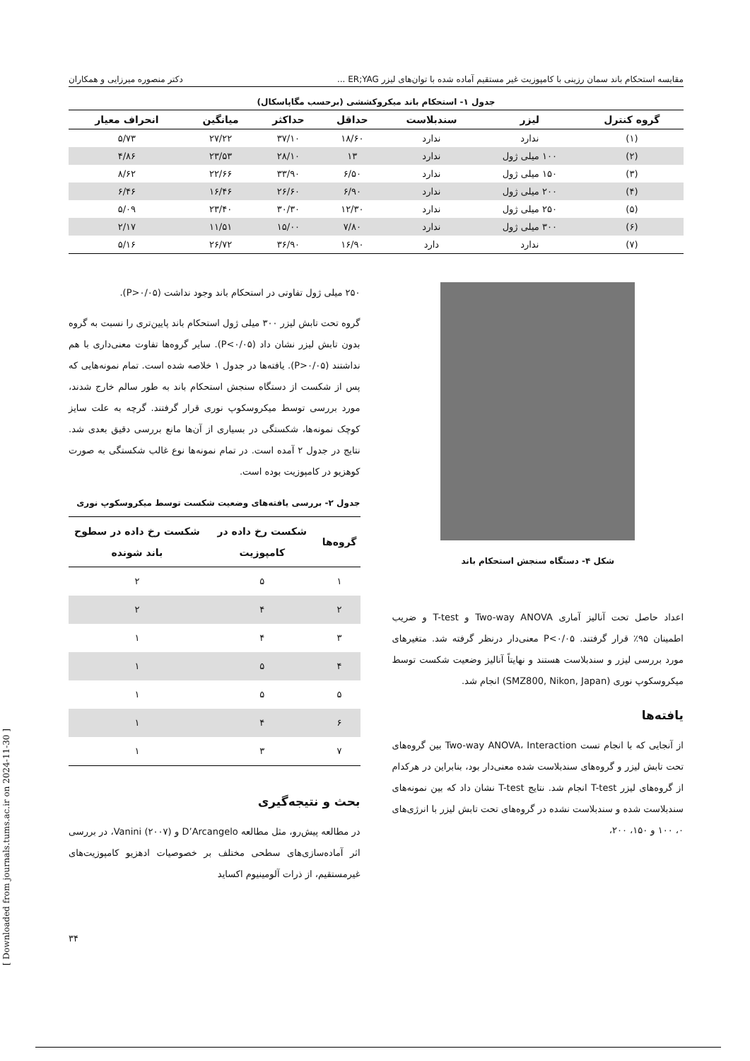[ Downloaded from journals.tums.ac.ir on 2024-11-30 ]
مقایسه استحکام باند سمان رزینی با کامپوزیت غیر مستقیم آماده شده با توان‌های لیزر ER;YAG ... دکتر منصوره میرزایی و همکاران
جدول ۱- استحکام باند میکروکششی (برحسب مگاپاسکال)
| گروه کنترل | لیزر | سندبلاست | حداقل | حداکثر | میانگین | انحراف معیار |
| --- | --- | --- | --- | --- | --- | --- |
| (۱) | ندارد | ندارد | ۱۸/۶۰ | ۳۷/۱۰ | ۲۷/۲۲ | ۵/۷۳ |
| (۲) | ۱۰۰ میلی ژول | ندارد | ۱۳ | ۲۸/۱۰ | ۲۳/۵۳ | ۴/۸۶ |
| (۳) | ۱۵۰ میلی ژول | ندارد | ۶/۵۰ | ۳۳/۹۰ | ۲۲/۶۶ | ۸/۶۲ |
| (۴) | ۲۰۰ میلی ژول | ندارد | ۶/۹۰ | ۲۶/۶۰ | ۱۶/۴۶ | ۶/۴۶ |
| (۵) | ۲۵۰ میلی ژول | ندارد | ۱۲/۳۰ | ۳۰/۳۰ | ۲۳/۴۰ | ۵/۰۹ |
| (۶) | ۳۰۰ میلی ژول | ندارد | ۷/۸۰ | ۱۵/۰۰ | ۱۱/۵۱ | ۲/۱۷ |
| (۷) | ندارد | دارد | ۱۶/۹۰ | ۳۶/۹۰ | ۲۶/۷۲ | ۵/۱۶ |
شکل ۴- دستگاه سنجش استحکام باند
اعداد حاصل تحت آنالیز آماری Two-way ANOVA و T-test و ضریب اطمینان ۹۵٪ قرار گرفتند. P<۰/۰۵ معنی‌دار درنظر گرفته شد. متغیرهای مورد بررسی لیزر و سندبلاست هستند و نهایتاً آنالیز وضعیت شکست توسط میکروسکوپ نوری (SMZ800, Nikon, Japan) انجام شد.
یافته‌ها
از آنجایی که با انجام تست Two-way ANOVA، Interaction بین گروه‌های تحت تابش لیزر و گروه‌های سندبلاست شده معنی‌دار بود، بنابراین در هرکدام از گروه‌های لیزر T-test انجام شد. نتایج T-test نشان داد که بین نمونه‌های سندبلاست شده و سندبلاست نشده در گروه‌های تحت تابش لیزر با انرژی‌های ۰، ۱۰۰ و ۱۵۰، ۲۰۰،
۲۵۰ میلی ژول تفاوتی در استحکام باند وجود نداشت (P>۰/۰۵).
گروه تحت تابش لیزر ۳۰۰ میلی ژول استحکام باند پایین‌تری را نسبت به گروه بدون تابش لیزر نشان داد (P<۰/۰۵). سایر گروه‌ها تفاوت معنی‌داری با هم نداشتند (P>۰/۰۵). یافته‌ها در جدول ۱ خلاصه شده است. تمام نمونه‌هایی که پس از شکست از دستگاه سنجش استحکام باند به طور سالم خارج شدند، مورد بررسی توسط میکروسکوپ نوری قرار گرفتند. گرچه به علت سایز کوچک نمونه‌ها، شکستگی در بسیاری از آن‌ها مانع بررسی دقیق بعدی شد. نتایج در جدول ۲ آمده است. در تمام نمونه‌ها نوع غالب شکستگی به صورت کوهزیو در کامپوزیت بوده است.
جدول ۲- بررسی یافته‌های وضعیت شکست توسط میکروسکوپ نوری
| گروه‌ها | شکست رخ داده در کامپوزیت | شکست رخ داده در سطوح باند شونده |
| --- | --- | --- |
| ۱ | ۵ | ۲ |
| ۲ | ۴ | ۲ |
| ۳ | ۴ | ۱ |
| ۴ | ۵ | ۱ |
| ۵ | ۵ | ۱ |
| ۶ | ۴ | ۱ |
| ۷ | ۳ | ۱ |
بحث و نتیجه‌گیری
در مطالعه پیش‌رو، مثل مطالعه D’Arcangelo و Vanini (۲۰۰۷)، در بررسی اثر آماده‌سازی‌های سطحی مختلف بر خصوصیات ادهزیو کامپوزیت‌های غیرمستقیم، از ذرات آلومینیوم اکساید
۳۴